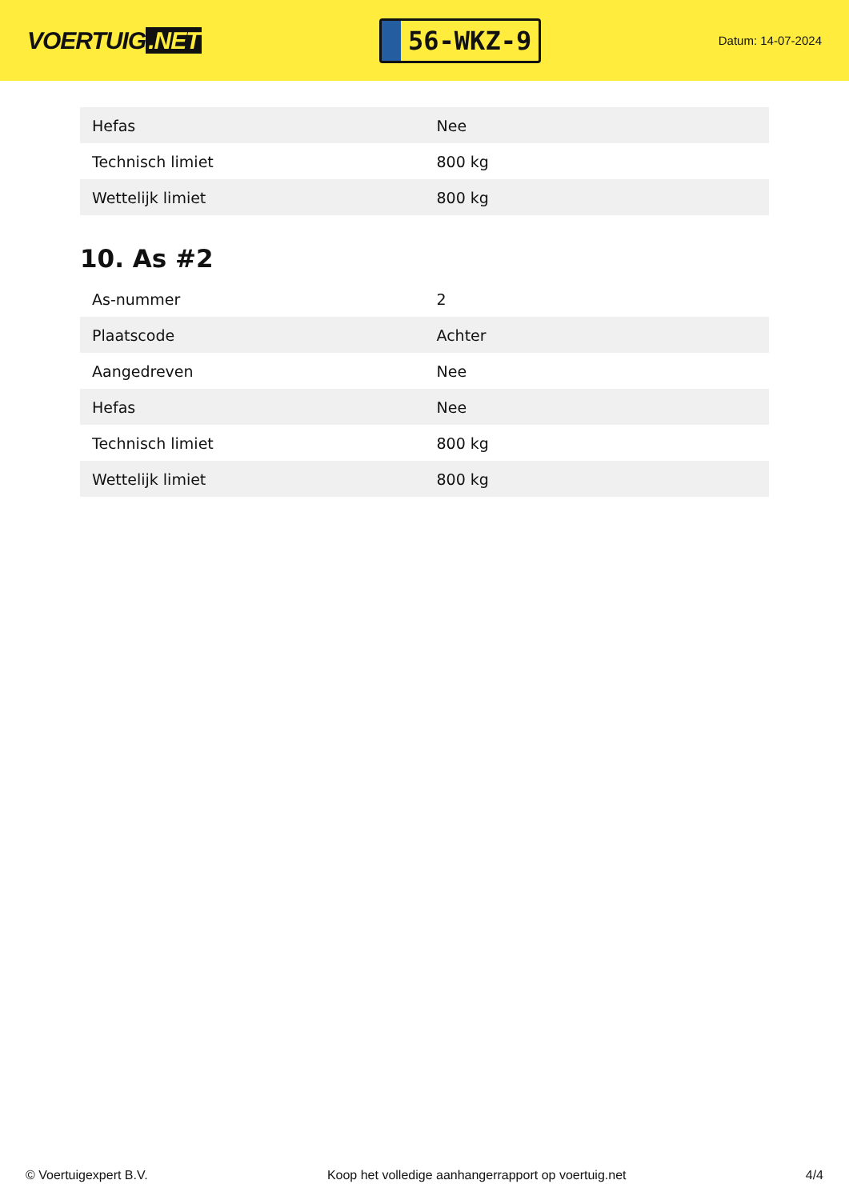VOERTUIG.NET
56-WKZ-9
Datum: 14-07-2024
| Hefas | Nee |
| Technisch limiet | 800 kg |
| Wettelijk limiet | 800 kg |
10. As #2
| As-nummer | 2 |
| Plaatscode | Achter |
| Aangedreven | Nee |
| Hefas | Nee |
| Technisch limiet | 800 kg |
| Wettelijk limiet | 800 kg |
© Voertuigexpert B.V. Koop het volledige aanhangerrapport op voertuig.net 4/4